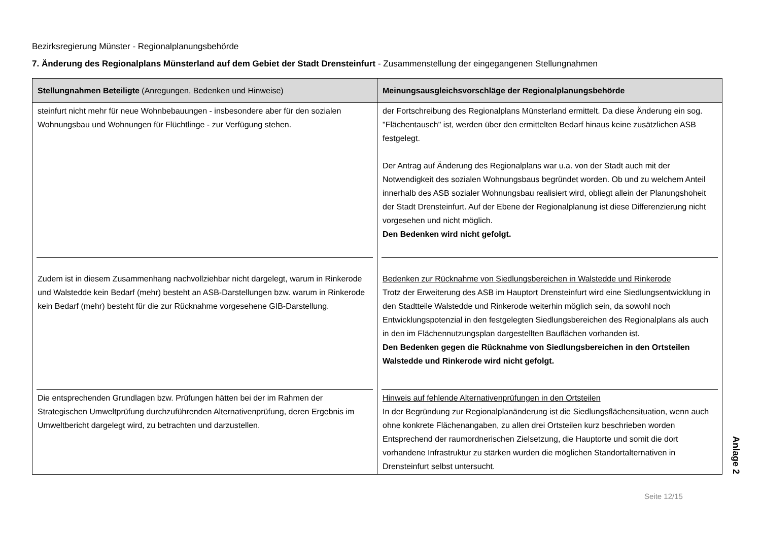Bezirksregierung Münster - Regionalplanungsbehörde
7. Änderung des Regionalplans Münsterland auf dem Gebiet der Stadt Drensteinfurt - Zusammenstellung der eingegangenen Stellungnahmen
| Stellungnahmen Beteiligte (Anregungen, Bedenken und Hinweise) | Meinungsausgleichsvorschläge der Regionalplanungsbehörde |
| --- | --- |
| steinfurt nicht mehr für neue Wohnbebauungen - insbesondere aber für den sozialen Wohnungsbau und Wohnungen für Flüchtlinge - zur Verfügung stehen. | der Fortschreibung des Regionalplans Münsterland ermittelt. Da diese Änderung ein sog. "Flächentausch" ist, werden über den ermittelten Bedarf hinaus keine zusätzlichen ASB festgelegt. Der Antrag auf Änderung des Regionalplans war u.a. von der Stadt auch mit der Notwendigkeit des sozialen Wohnungsbaus begründet worden. Ob und zu welchem Anteil innerhalb des ASB sozialer Wohnungsbau realisiert wird, obliegt allein der Planungshoheit der Stadt Drensteinfurt. Auf der Ebene der Regionalplanung ist diese Differenzierung nicht vorgesehen und nicht möglich. Den Bedenken wird nicht gefolgt. |
| Zudem ist in diesem Zusammenhang nachvollziehbar nicht dargelegt, warum in Rinkerode und Walstedde kein Bedarf (mehr) besteht an ASB-Darstellungen bzw. warum in Rinkerode kein Bedarf (mehr) besteht für die zur Rücknahme vorgesehene GIB-Darstellung. | Bedenken zur Rücknahme von Siedlungsbereichen in Walstedde und Rinkerode Trotz der Erweiterung des ASB im Hauptort Drensteinfurt wird eine Siedlungsentwicklung in den Stadtteile Walstedde und Rinkerode weiterhin möglich sein, da sowohl noch Entwicklungspotenzial in den festgelegten Siedlungsbereichen des Regionalplans als auch in den im Flächennutzungsplan dargestellten Bauflächen vorhanden ist. Den Bedenken gegen die Rücknahme von Siedlungsbereichen in den Ortsteilen Walstedde und Rinkerode wird nicht gefolgt. |
| Die entsprechenden Grundlagen bzw. Prüfungen hätten bei der im Rahmen der Strategischen Umweltprüfung durchzuführenden Alternativenprüfung, deren Ergebnis im Umweltbericht dargelegt wird, zu betrachten und darzustellen. | Hinweis auf fehlende Alternativenprüfungen in den Ortsteilen In der Begründung zur Regionalplanänderung ist die Siedlungsflächensituation, wenn auch ohne konkrete Flächenangaben, zu allen drei Ortsteilen kurz beschrieben worden Entsprechend der raumordnerischen Zielsetzung, die Hauptorte und somit die dort vorhandene Infrastruktur zu stärken wurden die möglichen Standortalternativen in Drensteinfurt selbst untersucht. |
Anlage 2
Seite 12/15